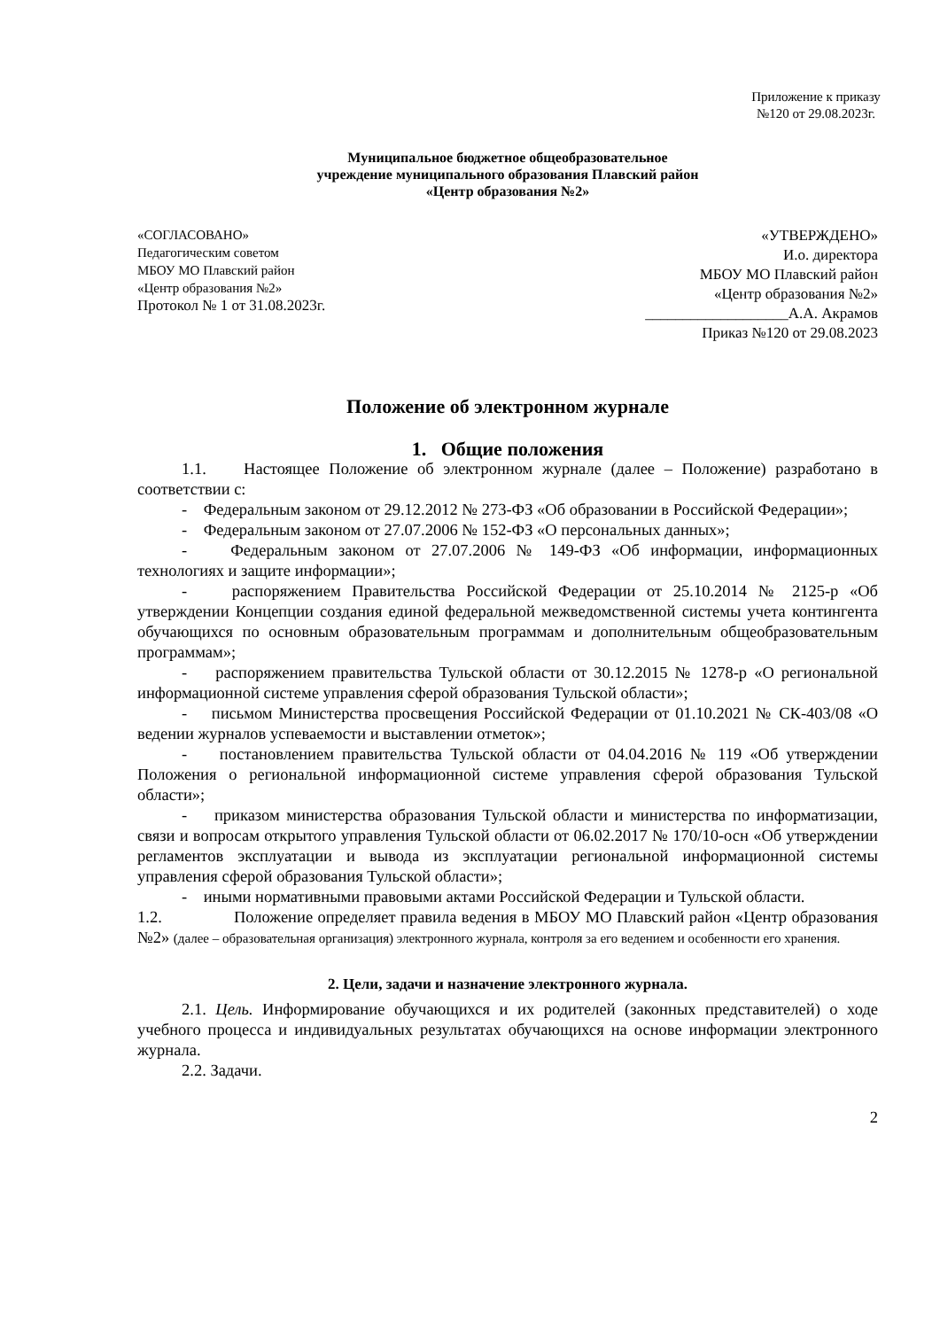Приложение к приказу
№120 от 29.08.2023г.
Муниципальное бюджетное общеобразовательное
учреждение муниципального образования Плавский район
«Центр образования №2»
«СОГЛАСОВАНО»
Педагогическим советом
МБОУ МО Плавский район
«Центр образования №2»
Протокол № 1 от 31.08.2023г.
«УТВЕРЖДЕНО»
И.о. директора
МБОУ МО Плавский район
«Центр образования №2»
___________________А.А. Акрамов
Приказ №120 от 29.08.2023
Положение об электронном журнале
1. Общие положения
1.1. Настоящее Положение об электронном журнале (далее – Положение) разработано в соответствии с:
- Федеральным законом от 29.12.2012 № 273-ФЗ «Об образовании в Российской Федерации»;
- Федеральным законом от 27.07.2006 № 152-ФЗ «О персональных данных»;
- Федеральным законом от 27.07.2006 № 149-ФЗ «Об информации, информационных технологиях и защите информации»;
- распоряжением Правительства Российской Федерации от 25.10.2014 № 2125-р «Об утверждении Концепции создания единой федеральной межведомственной системы учета контингента обучающихся по основным образовательным программам и дополнительным общеобразовательным программам»;
- распоряжением правительства Тульской области от 30.12.2015 № 1278-р «О региональной информационной системе управления сферой образования Тульской области»;
- письмом Министерства просвещения Российской Федерации от 01.10.2021 № СК-403/08 «О ведении журналов успеваемости и выставлении отметок»;
- постановлением правительства Тульской области от 04.04.2016 № 119 «Об утверждении Положения о региональной информационной системе управления сферой образования Тульской области»;
- приказом министерства образования Тульской области и министерства по информатизации, связи и вопросам открытого управления Тульской области от 06.02.2017 № 170/10-осн «Об утверждении регламентов эксплуатации и вывода из эксплуатации региональной информационной системы управления сферой образования Тульской области»;
- иными нормативными правовыми актами Российской Федерации и Тульской области.
1.2. Положение определяет правила ведения в МБОУ МО Плавский район «Центр образования №2» (далее – образовательная организация) электронного журнала, контроля за его ведением и особенности его хранения.
2. Цели, задачи и назначение электронного журнала.
2.1. Цель. Информирование обучающихся и их родителей (законных представителей) о ходе учебного процесса и индивидуальных результатах обучающихся на основе информации электронного журнала.
2.2. Задачи.
2